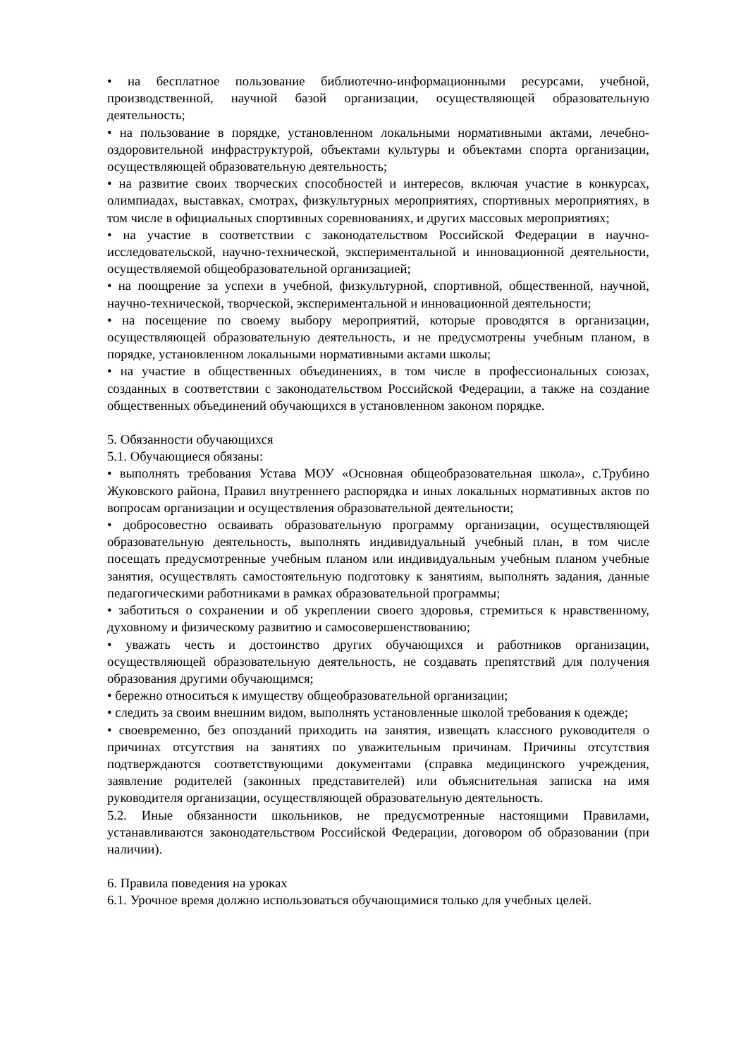• на бесплатное пользование библиотечно-информационными ресурсами, учебной, производственной, научной базой организации, осуществляющей образовательную деятельность;
• на пользование в порядке, установленном локальными нормативными актами, лечебно-оздоровительной инфраструктурой, объектами культуры и объектами спорта организации, осуществляющей образовательную деятельность;
• на развитие своих творческих способностей и интересов, включая участие в конкурсах, олимпиадах, выставках, смотрах, физкультурных мероприятиях, спортивных мероприятиях, в том числе в официальных спортивных соревнованиях, и других массовых мероприятиях;
• на участие в соответствии с законодательством Российской Федерации в научно-исследовательской, научно-технической, экспериментальной и инновационной деятельности, осуществляемой общеобразовательной организацией;
• на поощрение за успехи в учебной, физкультурной, спортивной, общественной, научной, научно-технической, творческой, экспериментальной и инновационной деятельности;
• на посещение по своему выбору мероприятий, которые проводятся в организации, осуществляющей образовательную деятельность, и не предусмотрены учебным планом, в порядке, установленном локальными нормативными актами школы;
• на участие в общественных объединениях, в том числе в профессиональных союзах, созданных в соответствии с законодательством Российской Федерации, а также на создание общественных объединений обучающихся в установленном законом порядке.
5. Обязанности обучающихся
5.1. Обучающиеся обязаны:
• выполнять требования Устава МОУ «Основная общеобразовательная школа», с.Трубино Жуковского района, Правил внутреннего распорядка и иных локальных нормативных актов по вопросам организации и осуществления образовательной деятельности;
• добросовестно осваивать образовательную программу организации, осуществляющей образовательную деятельность, выполнять индивидуальный учебный план, в том числе посещать предусмотренные учебным планом или индивидуальным учебным планом учебные занятия, осуществлять самостоятельную подготовку к занятиям, выполнять задания, данные педагогическими работниками в рамках образовательной программы;
• заботиться о сохранении и об укреплении своего здоровья, стремиться к нравственному, духовному и физическому развитию и самосовершенствованию;
• уважать честь и достоинство других обучающихся и работников организации, осуществляющей образовательную деятельность, не создавать препятствий для получения образования другими обучающимся;
• бережно относиться к имуществу общеобразовательной организации;
• следить за своим внешним видом, выполнять установленные школой требования к одежде;
• своевременно, без опозданий приходить на занятия, извещать классного руководителя о причинах отсутствия на занятиях по уважительным причинам. Причины отсутствия подтверждаются соответствующими документами (справка медицинского учреждения, заявление родителей (законных представителей) или объяснительная записка на имя руководителя организации, осуществляющей образовательную деятельность.
5.2. Иные обязанности школьников, не предусмотренные настоящими Правилами, устанавливаются законодательством Российской Федерации, договором об образовании (при наличии).
6. Правила поведения на уроках
6.1. Урочное время должно использоваться обучающимися только для учебных целей.